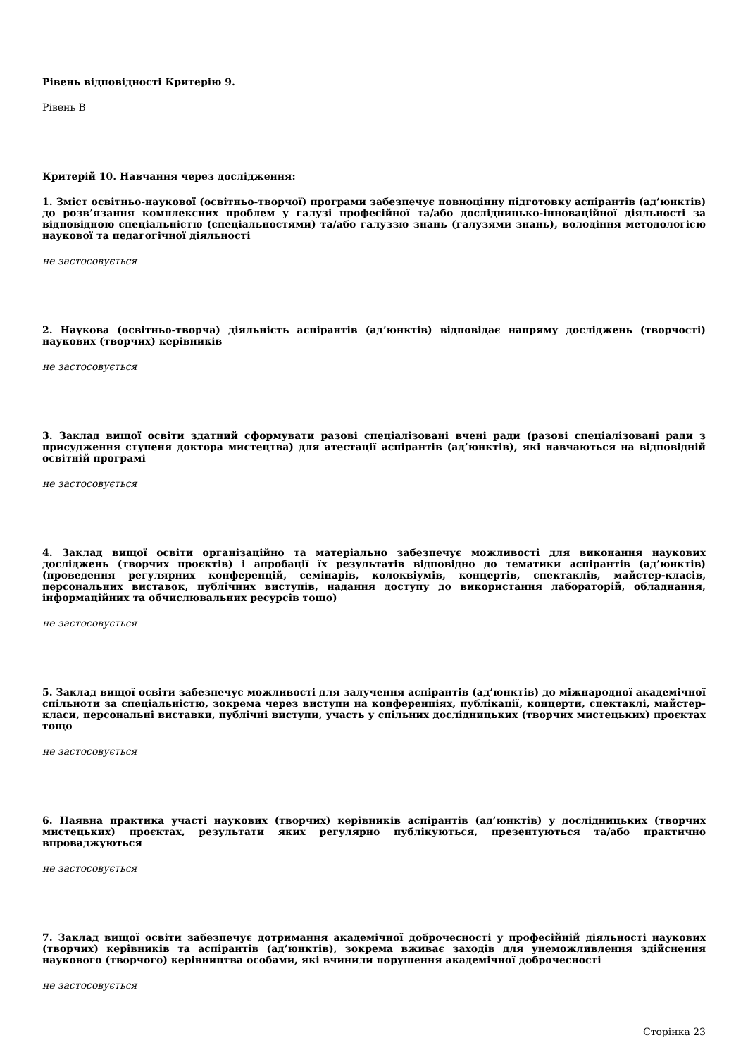Рівень відповідності Критерію 9.
Рівень B
Критерій 10. Навчання через дослідження:
1. Зміст освітньо-наукової (освітньо-творчої) програми забезпечує повноцінну підготовку аспірантів (ад’юнктів) до розв’язання комплексних проблем у галузі професійної та/або дослідницько-інноваційної діяльності за відповідною спеціальністю (спеціальностями) та/або галуззю знань (галузями знань), володіння методологією наукової та педагогічної діяльності
не застосовується
2. Наукова (освітньо-творча) діяльність аспірантів (ад’юнктів) відповідає напряму досліджень (творчості) наукових (творчих) керівників
не застосовується
3. Заклад вищої освіти здатний сформувати разові спеціалізовані вчені ради (разові спеціалізовані ради з присудження ступеня доктора мистецтва) для атестації аспірантів (ад’юнктів), які навчаються на відповідній освітній програмі
не застосовується
4. Заклад вищої освіти організаційно та матеріально забезпечує можливості для виконання наукових досліджень (творчих проєктів) і апробації їх результатів відповідно до тематики аспірантів (ад’юнктів) (проведення регулярних конференцій, семінарів, колоквіумів, концертів, спектаклів, майстер-класів, персональних виставок, публічних виступів, надання доступу до використання лабораторій, обладнання, інформаційних та обчислювальних ресурсів тощо)
не застосовується
5. Заклад вищої освіти забезпечує можливості для залучення аспірантів (ад’юнктів) до міжнародної академічної спільноти за спеціальністю, зокрема через виступи на конференціях, публікації, концерти, спектаклі, майстер-класи, персональні виставки, публічні виступи, участь у спільних дослідницьких (творчих мистецьких) проєктах тощо
не застосовується
6. Наявна практика участі наукових (творчих) керівників аспірантів (ад’юнктів) у дослідницьких (творчих мистецьких) проєктах, результати яких регулярно публікуються, презентуються та/або практично впроваджуються
не застосовується
7. Заклад вищої освіти забезпечує дотримання академічної доброчесності у професійній діяльності наукових (творчих) керівників та аспірантів (ад’юнктів), зокрема вживає заходів для унеможливлення здійснення наукового (творчого) керівництва особами, які вчинили порушення академічної доброчесності
не застосовується
Сторінка 23